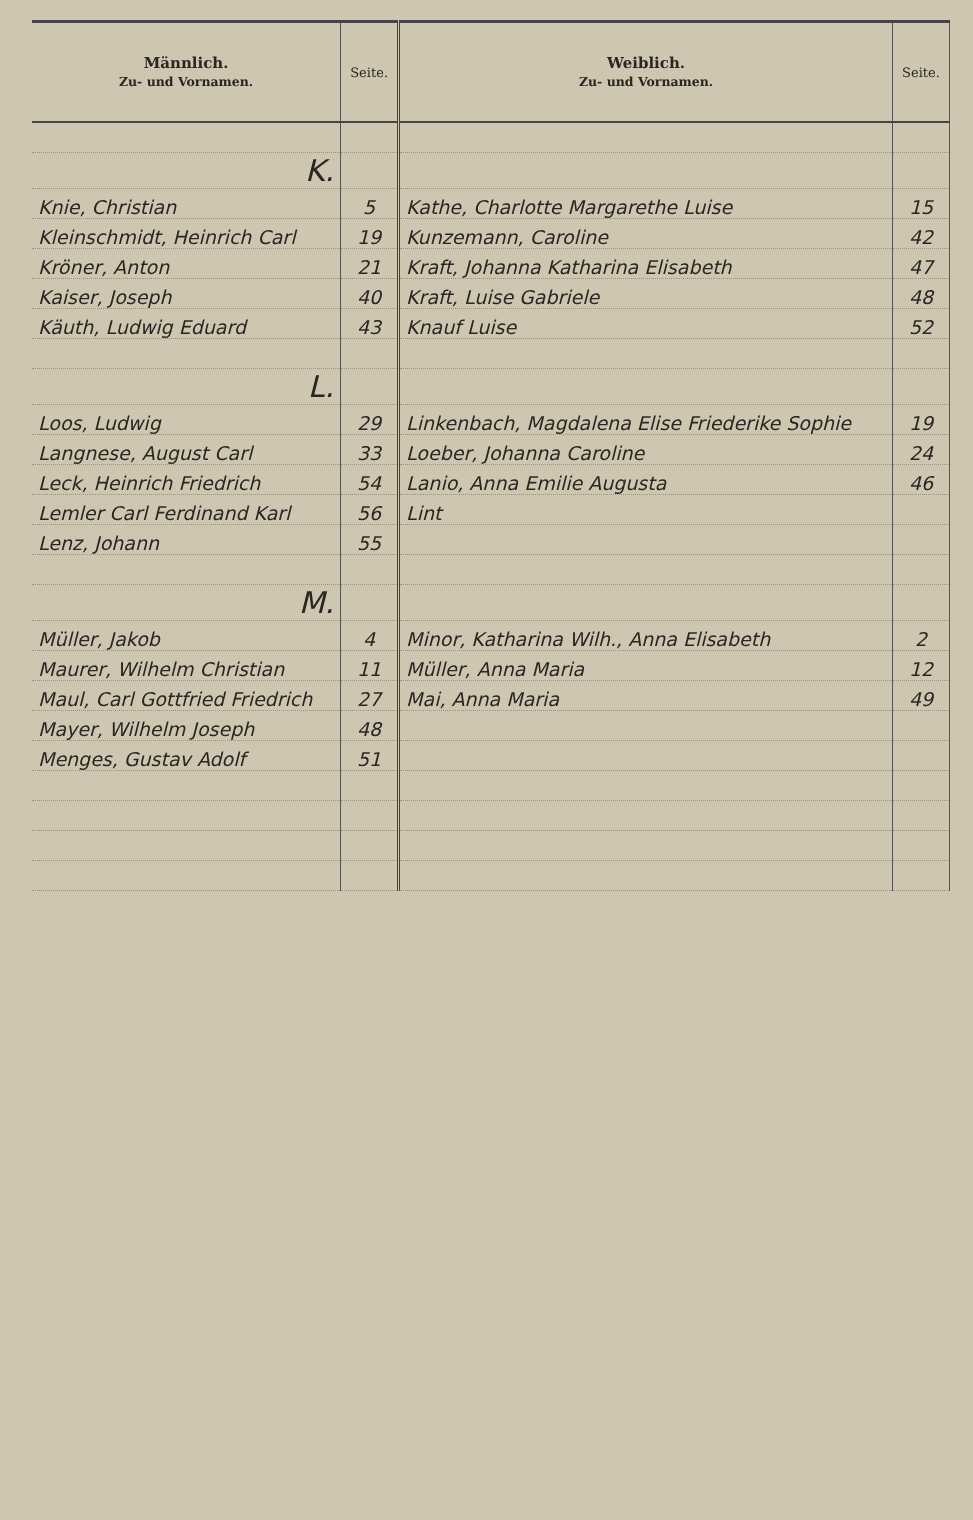| Männlich. Zu- und Vornamen. | Seite. | Weiblich. Zu- und Vornamen. | Seite. |
| --- | --- | --- | --- |
| K. | | | |
| Knie, Christian | 5 | Kathe, Charlotte Margarethe Luise | 15 |
| Kleinschmidt, Heinrich Carl | 19 | Kunzemann, Caroline | 42 |
| Kröner, Anton | 21 | Kraft, Johanna Katharina Elisabeth | 47 |
| Kaiser, Joseph | 40 | Kraft, Luise Gabriele | 48 |
| Käuth, Ludwig Eduard | 43 | Knauf Luise | 52 |
| L. | | | |
| Loos, Ludwig | 29 | Linkenbach, Magdalena Elise Friederike Sophie | 19 |
| Langnese, August Carl | 33 | Loeber, Johanna Caroline | 24 |
| Leck, Heinrich Friedrich | 54 | Lanio, Anna Emilie Augusta | 46 |
| Lemler Carl Ferdinand Karl | 56 | Lint | |
| Lenz, Johann | 55 | | |
| M. | | | |
| Müller, Jakob | 4 | Minor, Katharina Wilh., Anna Elisabeth | 2 |
| Maurer, Wilhelm Christian | 11 | Müller, Anna Maria | 12 |
| Maul, Carl Gottfried Friedrich | 27 | Mai, Anna Maria | 49 |
| Mayer, Wilhelm Joseph | 48 | | |
| Menges, Gustav Adolf | 51 | | |